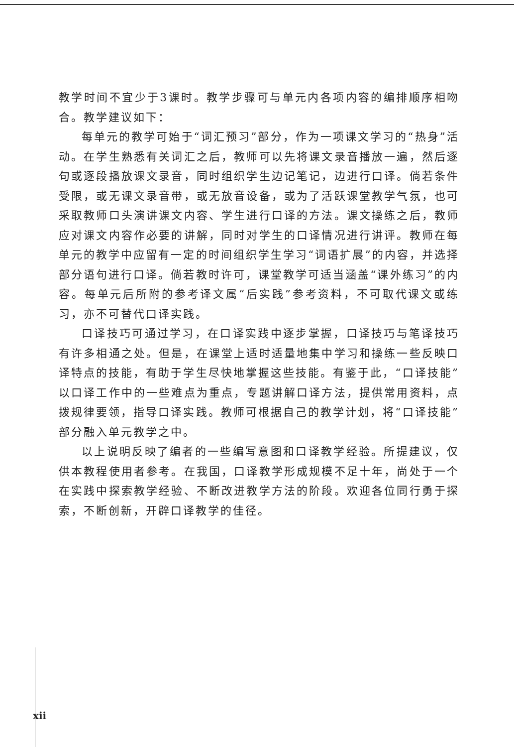教学时间不宜少于3课时。教学步骤可与单元内各项内容的编排顺序相吻合。教学建议如下：
每单元的教学可始于“词汇预习”部分，作为一项课文学习的“热身”活动。在学生熟悉有关词汇之后，教师可以先将课文录音播放一遍，然后逐句或逐段播放课文录音，同时组织学生边记笔记，边进行口译。倘若条件受限，或无课文录音带，或无放音设备，或为了活跃课堂教学气氛，也可采取教师口头演讲课文内容、学生进行口译的方法。课文操练之后，教师应对课文内容作必要的讲解，同时对学生的口译情况进行讲评。教师在每单元的教学中应留有一定的时间组织学生学习“词语扩展”的内容，并选择部分语句进行口译。倘若教时许可，课堂教学可适当涵盖“课外练习”的内容。每单元后所附的参考译文属“后实践”参考资料，不可取代课文或练习，亦不可替代口译实践。
口译技巧可通过学习，在口译实践中逐步掌握，口译技巧与笔译技巧有许多相通之处。但是，在课堂上适时适量地集中学习和操练一些反映口译特点的技能，有助于学生尽快地掌握这些技能。有鉴于此，“口译技能”以口译工作中的一些难点为重点，专题讲解口译方法，提供常用资料，点拨规律要领，指导口译实践。教师可根据自己的教学计划，将“口译技能”部分融入单元教学之中。
以上说明反映了编者的一些编写意图和口译教学经验。所提建议，仅供本教程使用者参考。在我国，口译教学形成规模不足十年，尚处于一个在实践中探索教学经验、不断改进教学方法的阶段。欢迎各位同行勇于探索，不断创新，开辟口译教学的佳径。
xii